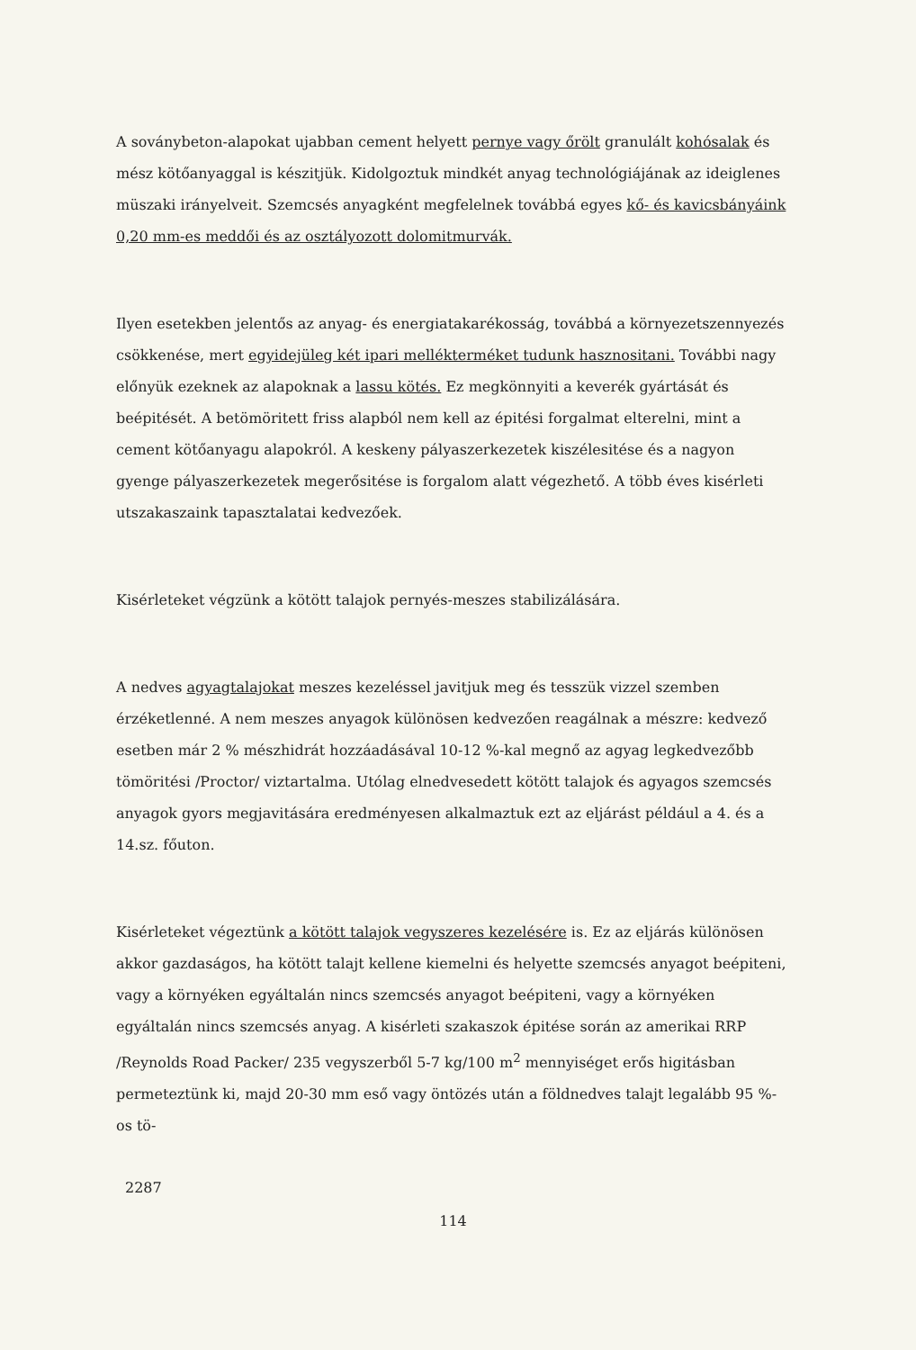A soványbeton-alapokat ujabban cement helyett pernye vagy őrölt granulált kohósalak és mész kötőanyaggal is készitjük. Kidolgoztuk mindkét anyag technológiájának az ideiglenes müszaki irányelveit. Szemcsés anyagként megfelelnek továbbá egyes kő- és kavicsbányáink 0,20 mm-es meddői és az osztályozott dolomitmurvák.
Ilyen esetekben jelentős az anyag- és energiatakarékosság, továbbá a környezetszennyezés csökkenése, mert egyidejüleg két ipari mellékterméket tudunk hasznositani. További nagy előnyük ezeknek az alapoknak a lassu kötés. Ez megkönnyiti a keverék gyártását és beépitését. A betömöritett friss alapból nem kell az épitési forgalmat elterelni, mint a cement kötőanyagu alapokról. A keskeny pályaszerkezetek kiszélesitése és a nagyon gyenge pályaszerkezetek megerősitése is forgalom alatt végezhető. A több éves kisérleti utszakaszaink tapasztalatai kedvezőek.
Kisérleteket végzünk a kötött talajok pernyés-meszes stabilizálására.
A nedves agyagtalajokat meszes kezeléssel javitjuk meg és tesszük vizzel szemben érzéketlenné. A nem meszes anyagok különösen kedvezően reagálnak a mészre: kedvező esetben már 2 % mészhidrát hozzáadásával 10-12 %-kal megnő az agyag legkedvezőbb tömöritési /Proctor/ viztartalma. Utólag elnedvesedett kötött talajok és agyagos szemcsés anyagok gyors megjavitására eredményesen alkalmaztuk ezt az eljárást például a 4. és a 14.sz. főuton.
Kisérleteket végeztünk a kötött talajok vegyszeres kezelésére is. Ez az eljárás különösen akkor gazdaságos, ha kötött talajt kellene kiemelni és helyette szemcsés anyagot beépiteni, vagy a környéken egyáltalán nincs szemcsés anyagot beépiteni, vagy a környéken egyáltalán nincs szemcsés anyag. A kisérleti szakaszok épitése során az amerikai RRP /Reynolds Road Packer/ 235 vegyszerből 5-7 kg/100 m<sup>2</sup> mennyiséget erős higitásban permeteztünk ki, majd 20-30 mm eső vagy öntözés után a földnedves talajt legalább 95 %-os tö-
2287
114